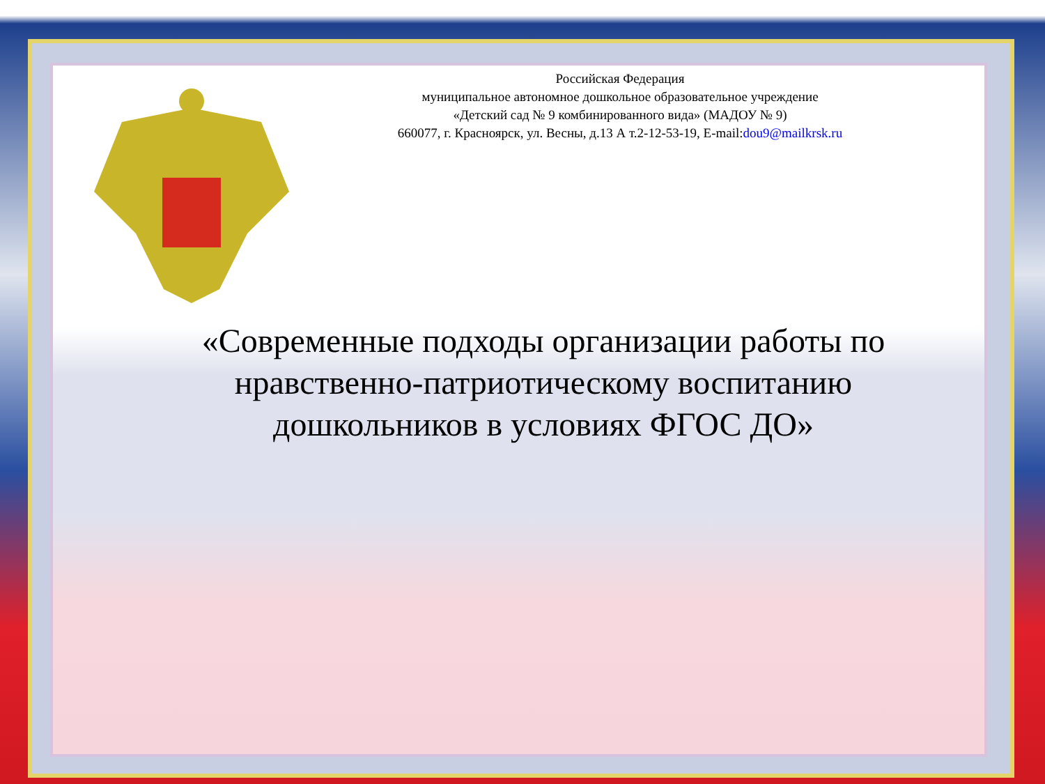Российская Федерация
муниципальное автономное дошкольное образовательное учреждение
«Детский сад № 9 комбинированного вида» (МАДОУ № 9)
660077, г. Красноярск, ул. Весны, д.13 А т.2-12-53-19, E-mail:dou9@mailkrsk.ru
«Современные подходы организации работы по нравственно-патриотическому воспитанию дошкольников в условиях ФГОС ДО»